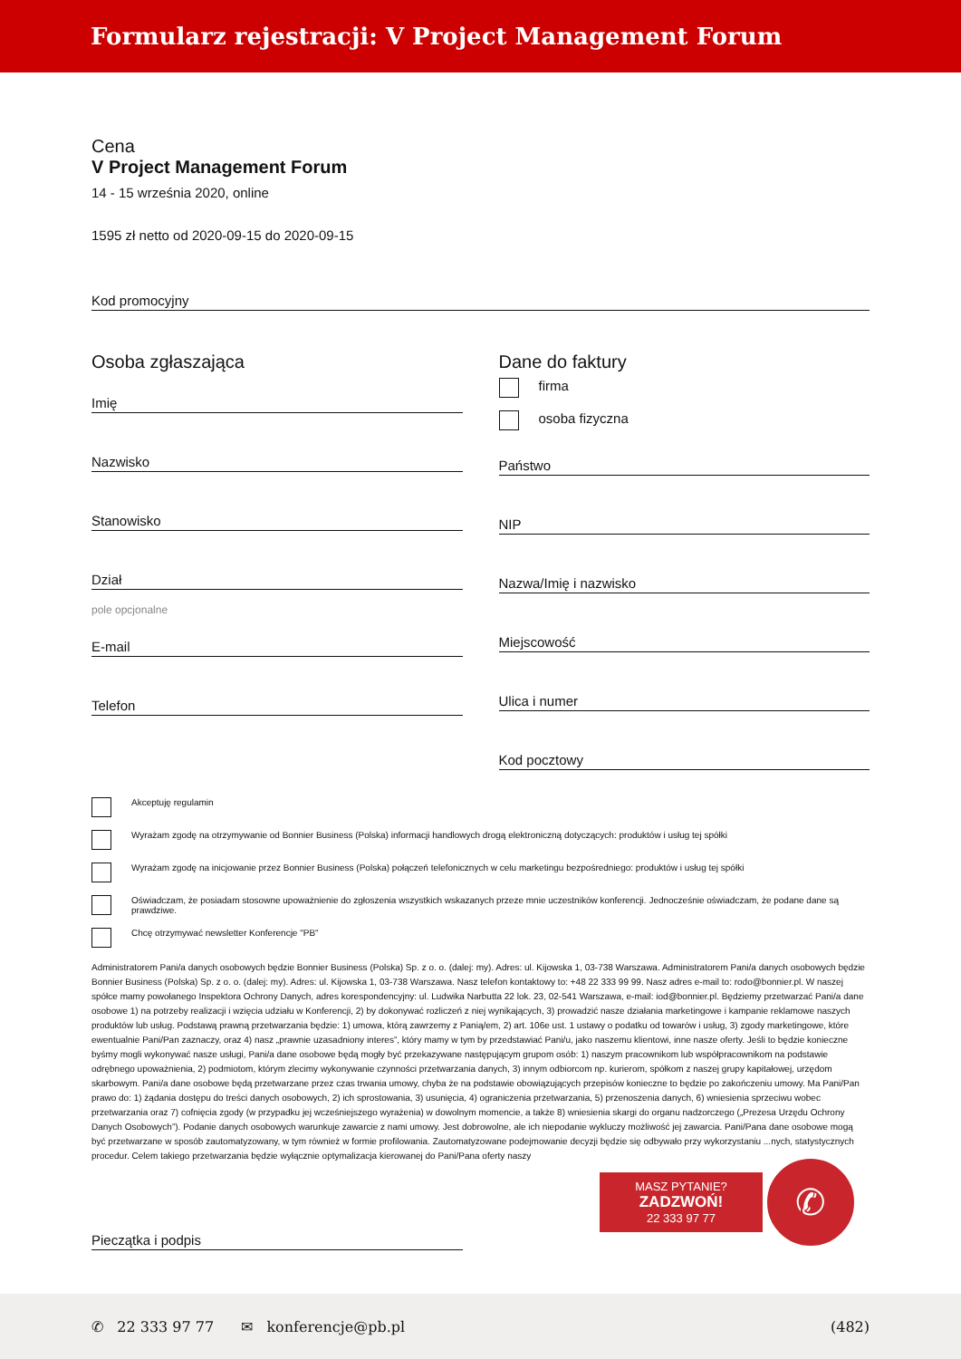Formularz rejestracji: V Project Management Forum
Cena
V Project Management Forum
14 - 15 września 2020, online
1595 zł netto od 2020-09-15 do 2020-09-15
Kod promocyjny
Osoba zgłaszająca
Imię
Nazwisko
Stanowisko
Dział
pole opcjonalne
E-mail
Telefon
Dane do faktury
firma
osoba fizyczna
Państwo
NIP
Nazwa/Imię i nazwisko
Miejscowość
Ulica i numer
Kod pocztowy
Akceptuję regulamin
Wyrażam zgodę na otrzymywanie od Bonnier Business (Polska) informacji handlowych drogą elektroniczną dotyczących: produktów i usług tej spółki
Wyrażam zgodę na inicjowanie przez Bonnier Business (Polska) połączeń telefonicznych w celu marketingu bezpośredniego: produktów i usług tej spółki
Oświadczam, że posiadam stosowne upoważnienie do zgłoszenia wszystkich wskazanych przeze mnie uczestników konferencji. Jednocześnie oświadczam, że podane dane są prawdziwe.
Chcę otrzymywać newsletter Konferencje "PB"
Administratorem Pani/a danych osobowych będzie Bonnier Business (Polska) Sp. z o. o. (dalej: my). Adres: ul. Kijowska 1, 03-738 Warszawa. Administratorem Pani/a danych osobowych będzie Bonnier Business (Polska) Sp. z o. o. (dalej: my). Adres: ul. Kijowska 1, 03-738 Warszawa. Nasz telefon kontaktowy to: +48 22 333 99 99. Nasz adres e-mail to: rodo@bonnier.pl. W naszej spółce mamy powołanego Inspektora Ochrony Danych, adres korespondencyjny: ul. Ludwika Narbutta 22 lok. 23, 02-541 Warszawa, e-mail: iod@bonnier.pl. Będziemy przetwarzać Pani/a dane osobowe 1) na potrzeby realizacji i wzięcia udziału w Konferencji, 2) by dokonywać rozliczeń z niej wynikających, 3) prowadzić nasze działania marketingowe i kampanie reklamowe naszych produktów lub usług. Podstawą prawną przetwarzania będzie: 1) umowa, którą zawrzemy z Panią/em, 2) art. 106e ust. 1 ustawy o podatku od towarów i usług, 3) zgody marketingowe, które ewentualnie Pani/Pan zaznaczy, oraz 4) nasz „prawnie uzasadniony interes”, który mamy w tym by przedstawiać Pani/u, jako naszemu klientowi, inne nasze oferty. Jeśli to będzie konieczne byśmy mogli wykonywać nasze usługi, Pani/a dane osobowe będą mogły być przekazywane następującym grupom osób: 1) naszym pracownikom lub współpracownikom na podstawie odrębnego upoważnienia, 2) podmiotom, którym zlecimy wykonywanie czynności przetwarzania danych, 3) innym odbiorcom np. kurierom, spółkom z naszej grupy kapitałowej, urzędom skarbowym. Pani/a dane osobowe będą przetwarzane przez czas trwania umowy, chyba że na podstawie obowiązujących przepisów konieczne to będzie po zakończeniu umowy. Ma Pani/Pan prawo do: 1) żądania dostępu do treści danych osobowych, 2) ich sprostowania, 3) usunięcia, 4) ograniczenia przetwarzania, 5) przenoszenia danych, 6) wniesienia sprzeciwu wobec przetwarzania oraz 7) cofnięcia zgody (w przypadku jej wcześniejszego wyrażenia) w dowolnym momencie, a także 8) wniesienia skargi do organu nadzorczego („Prezesa Urzędu Ochrony Danych Osobowych”). Podanie danych osobowych warunkuje zawarcie z nami umowy. Jest dobrowolne, ale ich niepodanie wykluczy możliwość jej zawarcia. Pani/Pana dane osobowe mogą być przetwarzane w sposób zautomatyzowany, w tym również w formie profilowania. Zautomatyzowane podejmowanie decyzji będzie się odbywało przy wykorzystaniu ...nych, statystycznych procedur. Celem takiego przetwarzania będzie wyłącznie optymalizacja kierowanej do Pani/Pana oferty naszy
Pieczątka i podpis
MASZ PYTANIE?
ZADZWOŃ!
22 333 97 77
✆
✆ 22 333 97 77 ✉ konferencje@pb.pl (482)